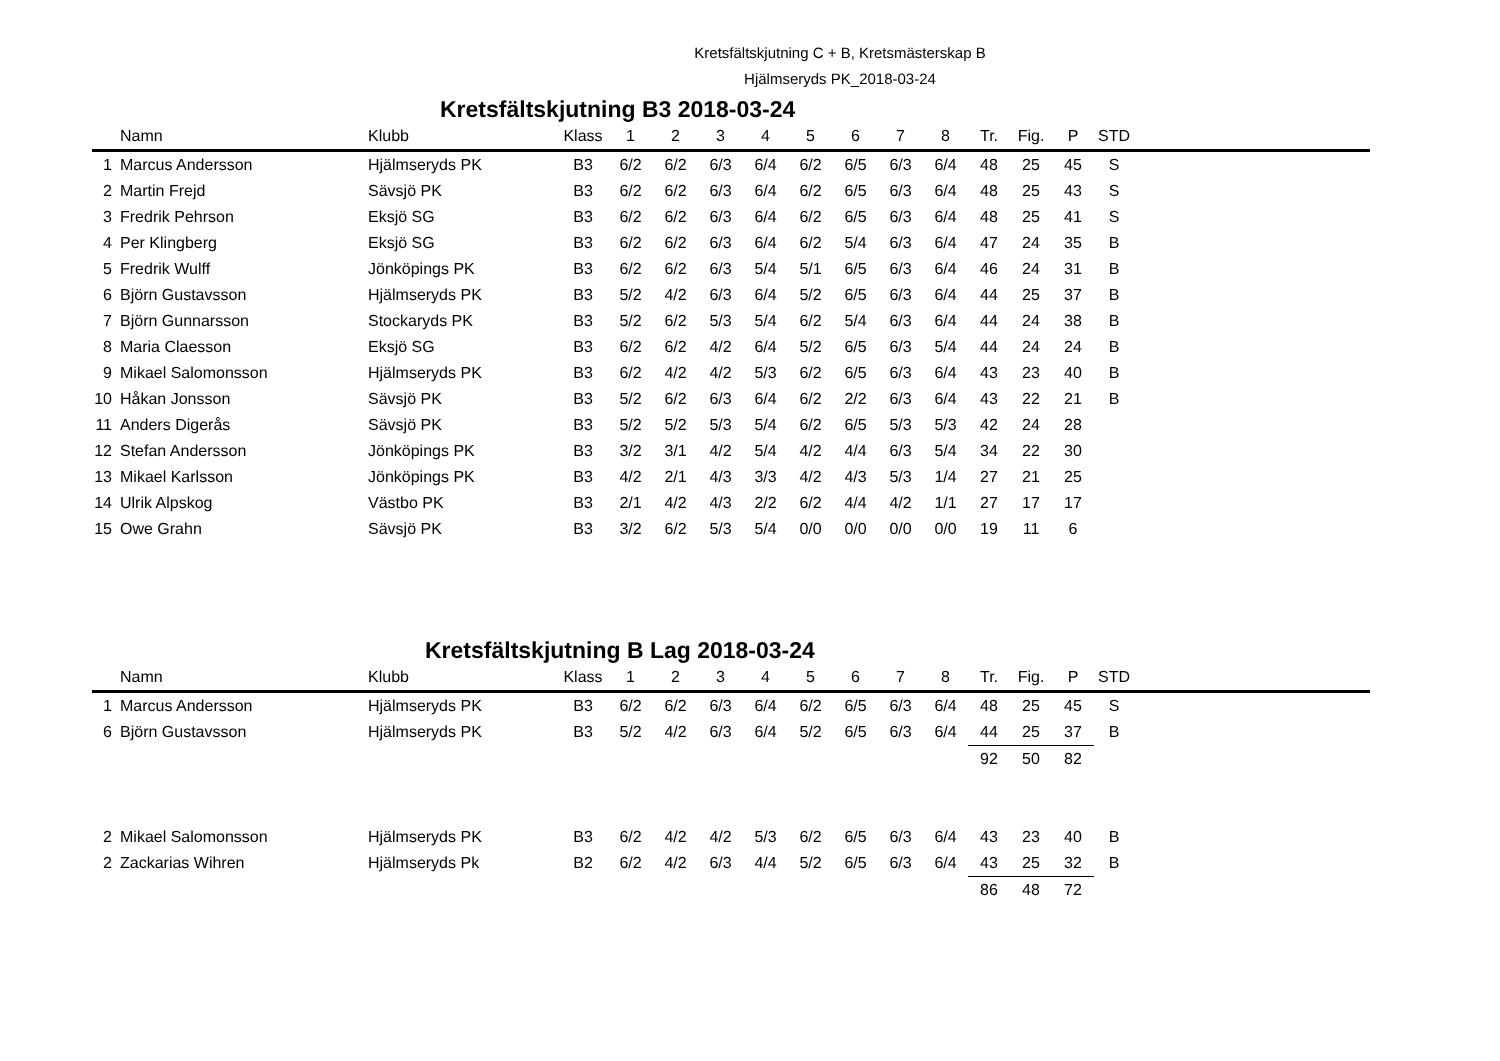Kretsfältskjutning C + B, Kretsmästerskap B
Hjälmseryds PK_2018-03-24
Kretsfältskjutning B3 2018-03-24
| | Namn | Klubb | Klass | 1 | 2 | 3 | 4 | 5 | 6 | 7 | 8 | Tr. | Fig. | P | STD | |
| --- | --- | --- | --- | --- | --- | --- | --- | --- | --- | --- | --- | --- | --- | --- | --- | --- |
| 1 | Marcus Andersson | Hjälmseryds PK | B3 | 6/2 | 6/2 | 6/3 | 6/4 | 6/2 | 6/5 | 6/3 | 6/4 | 48 | 25 | 45 | S | |
| 2 | Martin Frejd | Sävsjö PK | B3 | 6/2 | 6/2 | 6/3 | 6/4 | 6/2 | 6/5 | 6/3 | 6/4 | 48 | 25 | 43 | S | |
| 3 | Fredrik Pehrson | Eksjö SG | B3 | 6/2 | 6/2 | 6/3 | 6/4 | 6/2 | 6/5 | 6/3 | 6/4 | 48 | 25 | 41 | S | |
| 4 | Per Klingberg | Eksjö SG | B3 | 6/2 | 6/2 | 6/3 | 6/4 | 6/2 | 5/4 | 6/3 | 6/4 | 47 | 24 | 35 | B | |
| 5 | Fredrik Wulff | Jönköpings PK | B3 | 6/2 | 6/2 | 6/3 | 5/4 | 5/1 | 6/5 | 6/3 | 6/4 | 46 | 24 | 31 | B | |
| 6 | Björn Gustavsson | Hjälmseryds PK | B3 | 5/2 | 4/2 | 6/3 | 6/4 | 5/2 | 6/5 | 6/3 | 6/4 | 44 | 25 | 37 | B | |
| 7 | Björn Gunnarsson | Stockaryds PK | B3 | 5/2 | 6/2 | 5/3 | 5/4 | 6/2 | 5/4 | 6/3 | 6/4 | 44 | 24 | 38 | B | |
| 8 | Maria Claesson | Eksjö SG | B3 | 6/2 | 6/2 | 4/2 | 6/4 | 5/2 | 6/5 | 6/3 | 5/4 | 44 | 24 | 24 | B | |
| 9 | Mikael Salomonsson | Hjälmseryds PK | B3 | 6/2 | 4/2 | 4/2 | 5/3 | 6/2 | 6/5 | 6/3 | 6/4 | 43 | 23 | 40 | B | |
| 10 | Håkan Jonsson | Sävsjö PK | B3 | 5/2 | 6/2 | 6/3 | 6/4 | 6/2 | 2/2 | 6/3 | 6/4 | 43 | 22 | 21 | B | |
| 11 | Anders Digerås | Sävsjö PK | B3 | 5/2 | 5/2 | 5/3 | 5/4 | 6/2 | 6/5 | 5/3 | 5/3 | 42 | 24 | 28 | | |
| 12 | Stefan Andersson | Jönköpings PK | B3 | 3/2 | 3/1 | 4/2 | 5/4 | 4/2 | 4/4 | 6/3 | 5/4 | 34 | 22 | 30 | | |
| 13 | Mikael Karlsson | Jönköpings PK | B3 | 4/2 | 2/1 | 4/3 | 3/3 | 4/2 | 4/3 | 5/3 | 1/4 | 27 | 21 | 25 | | |
| 14 | Ulrik Alpskog | Västbo PK | B3 | 2/1 | 4/2 | 4/3 | 2/2 | 6/2 | 4/4 | 4/2 | 1/1 | 27 | 17 | 17 | | |
| 15 | Owe Grahn | Sävsjö PK | B3 | 3/2 | 6/2 | 5/3 | 5/4 | 0/0 | 0/0 | 0/0 | 0/0 | 19 | 11 | 6 | | |
Kretsfältskjutning B Lag 2018-03-24
| | Namn | Klubb | Klass | 1 | 2 | 3 | 4 | 5 | 6 | 7 | 8 | Tr. | Fig. | P | STD | |
| --- | --- | --- | --- | --- | --- | --- | --- | --- | --- | --- | --- | --- | --- | --- | --- | --- |
| 1 | Marcus Andersson | Hjälmseryds PK | B3 | 6/2 | 6/2 | 6/3 | 6/4 | 6/2 | 6/5 | 6/3 | 6/4 | 48 | 25 | 45 | S | |
| 6 | Björn Gustavsson | Hjälmseryds PK | B3 | 5/2 | 4/2 | 6/3 | 6/4 | 5/2 | 6/5 | 6/3 | 6/4 | 44 | 25 | 37 | B | |
| | | | | | | | | | | | | 92 | 50 | 82 | | |
| 2 | Mikael Salomonsson | Hjälmseryds PK | B3 | 6/2 | 4/2 | 4/2 | 5/3 | 6/2 | 6/5 | 6/3 | 6/4 | 43 | 23 | 40 | B | |
| 2 | Zackarias Wihren | Hjälmseryds Pk | B2 | 6/2 | 4/2 | 6/3 | 4/4 | 5/2 | 6/5 | 6/3 | 6/4 | 43 | 25 | 32 | B | |
| | | | | | | | | | | | | 86 | 48 | 72 | | |